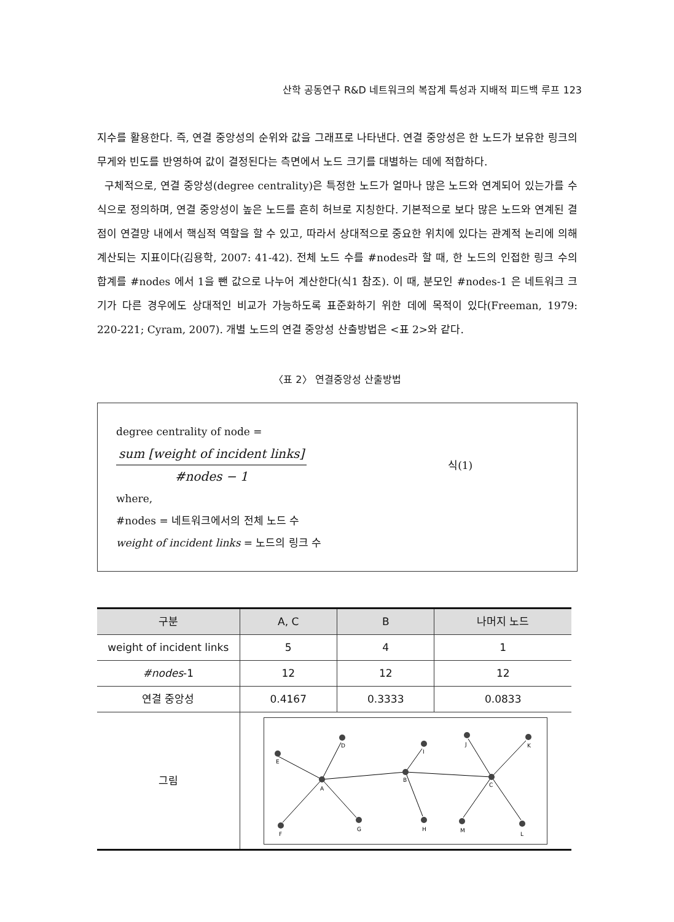산학 공동연구 R&D 네트워크의 복잡계 특성과 지배적 피드백 루프 123
지수를 활용한다. 즉, 연결 중앙성의 순위와 값을 그래프로 나타낸다. 연결 중앙성은 한 노드가 보유한 링크의 무게와 빈도를 반영하여 값이 결정된다는 측면에서 노드 크기를 대별하는 데에 적합하다.
구체적으로, 연결 중앙성(degree centrality)은 특정한 노드가 얼마나 많은 노드와 연계되어 있는가를 수식으로 정의하며, 연결 중앙성이 높은 노드를 흔히 허브로 지칭한다. 기본적으로 보다 많은 노드와 연계된 결점이 연결망 내에서 핵심적 역할을 할 수 있고, 따라서 상대적으로 중요한 위치에 있다는 관계적 논리에 의해 계산되는 지표이다(김용학, 2007: 41-42). 전체 노드 수를 #nodes라 할 때, 한 노드의 인접한 링크 수의 합계를 #nodes 에서 1을 뺀 값으로 나누어 계산한다(식1 참조). 이 때, 분모인 #nodes-1 은 네트워크 크기가 다른 경우에도 상대적인 비교가 가능하도록 표준화하기 위한 데에 목적이 있다(Freeman, 1979: 220-221; Cyram, 2007). 개별 노드의 연결 중앙성 산출방법은 <표 2>와 같다.
〈표 2〉 연결중앙성 산출방법
degree centrality of node =
sum [weight of incident links]
#nodes − 1
식(1)
where,
#nodes = 네트워크에서의 전체 노드 수
weight of incident links = 노드의 링크 수
| 구분 | A, C | B | 나머지 노드 |
| --- | --- | --- | --- |
| weight of incident links | 5 | 4 | 1 |
| #nodes -1 | 12 | 12 | 12 |
| 연결 중앙성 | 0.4167 | 0.3333 | 0.0833 |
| 그림 | A E D F G B I H C J K M L | | |